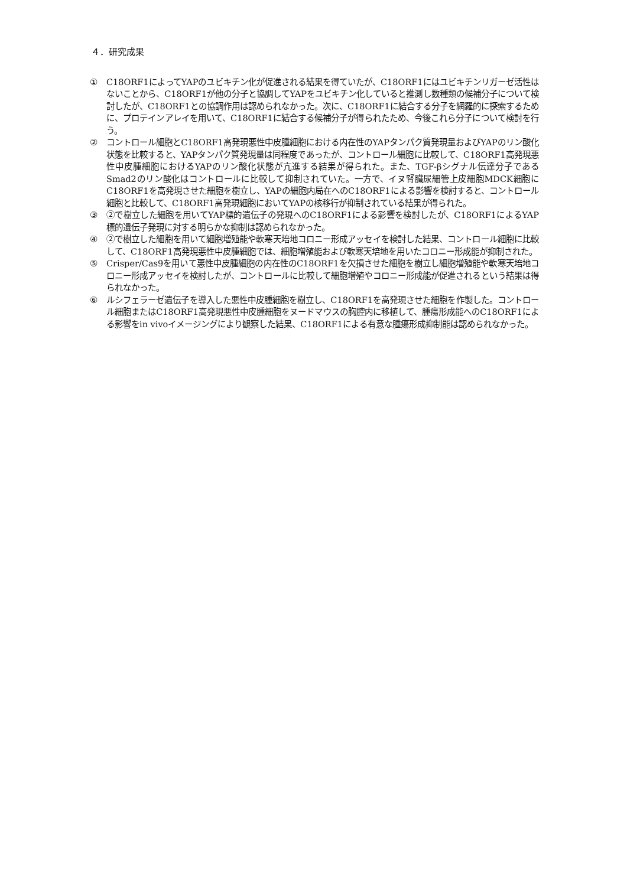４．研究成果
① C18ORF1によってYAPのユビキチン化が促進される結果を得ていたが、C18ORF1にはユビキチンリガーゼ活性はないことから、C18ORF1が他の分子と協調してYAPをユビキチン化していると推測し数種類の候補分子について検討したが、C18ORF1との協調作用は認められなかった。次に、C18ORF1に結合する分子を網羅的に探索するために、プロテインアレイを用いて、C18ORF1に結合する候補分子が得られたため、今後これら分子について検討を行う。
② コントロール細胞とC18ORF1高発現悪性中皮腫細胞における内在性のYAPタンパク質発現量およびYAPのリン酸化状態を比較すると、YAPタンパク質発現量は同程度であったが、コントロール細胞に比較して、C18ORF1高発現悪性中皮腫細胞におけるYAPのリン酸化状態が亢進する結果が得られた。また、TGF-βシグナル伝達分子であるSmad2のリン酸化はコントロールに比較して抑制されていた。一方で、イヌ腎臓尿細管上皮細胞MDCK細胞にC18ORF1を高発現させた細胞を樹立し、YAPの細胞内局在へのC18ORF1による影響を検討すると、コントロール細胞と比較して、C18ORF1高発現細胞においてYAPの核移行が抑制されている結果が得られた。
③ ②で樹立した細胞を用いてYAP標的遺伝子の発現へのC18ORF1による影響を検討したが、C18ORF1によるYAP標的遺伝子発現に対する明らかな抑制は認められなかった。
④ ②で樹立した細胞を用いて細胞増殖能や軟寒天培地コロニー形成アッセイを検討した結果、コントロール細胞に比較して、C18ORF1高発現悪性中皮腫細胞では、細胞増殖能および軟寒天培地を用いたコロニー形成能が抑制された。
⑤ Crisper/Cas9を用いて悪性中皮腫細胞の内在性のC18ORF1を欠損させた細胞を樹立し細胞増殖能や軟寒天培地コロニー形成アッセイを検討したが、コントロールに比較して細胞増殖やコロニー形成能が促進されるという結果は得られなかった。
⑥ ルシフェラーゼ遺伝子を導入した悪性中皮腫細胞を樹立し、C18ORF1を高発現させた細胞を作製した。コントロール細胞またはC18ORF1高発現悪性中皮腫細胞をヌードマウスの胸腔内に移植して、腫瘍形成能へのC18ORF1による影響をin vivoイメージングにより観察した結果、C18ORF1による有意な腫瘍形成抑制能は認められなかった。